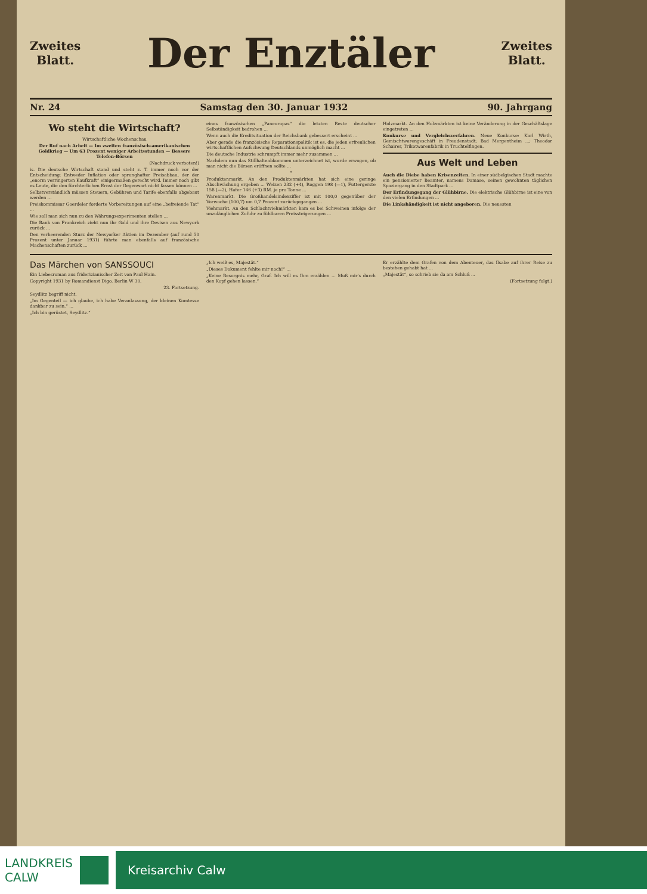Zweites
Blatt.
Der Enztäler
Zweites
Blatt.
Nr. 24 Samstag den 30. Januar 1932 90. Jahrgang
Wo steht die Wirtschaft?
Wirtschaftliche Wochenschau
Der Ruf nach Arbeit — Im zweiten französisch-amerikanischen Goldkrieg — Um 63 Prozent weniger Arbeitsstunden — Bessere Telefon-Börsen
(Nachdruck verboten!)
is. Die deutsche Wirtschaft stand und steht z. T. immer noch vor der Entscheidung: Entweder Inflation oder sprunghafter Preisabbau, der der „enorm verringerten Kaufkraft“ einigermaßen gerecht wird. Immer noch gibt es Leute, die den fürchterlichen Ernst der Gegenwart nicht fassen können ...
Selbstverständlich müssen Steuern, Gebühren und Tarife ebenfalls abgebaut werden ...
Preiskommissar Goerdeler forderte Vorbereitungen auf eine „befreiende Tat“ ...
Wie soll man sich nun zu den Währungsexperimenten stellen ...
Die Bank von Frankreich zieht nun ihr Gold und ihre Devisen aus Newyork zurück ...
Den verheerenden Sturz der Newyorker Aktien im Dezember (auf rund 50 Prozent unter Januar 1931) führte man ebenfalls auf französische Machenschaften zurück ...
eines französischen „Paneuropas“ die letzten Reste deutscher Selbständigkeit bedrohen ...
Wenn auch die Kreditsituation der Reichsbank gebessert erscheint ...
Aber gerade die französische Reparationspolitik ist es, die jeden erfreulichen wirtschaftlichen Aufschwung Deutschlands unmöglich macht ...
Die deutsche Industrie schrumpft immer mehr zusammen ...
Nachdem nun das Stillhalteabkommen unterzeichnet ist, wurde erwogen, ob man nicht die Börsen eröffnen sollte ...
*
Produktenmarkt. An den Produktenmärkten hat sich eine geringe Abschwächung ergeben ... Weizen 232 (+4), Roggen 198 (—1), Futtergerste 158 (—2), Hafer 146 (+3) RM. je pro Tonne ...
Warenmarkt. Die Großhandelsindexziffer ist mit 100,0 gegenüber der Vorwoche (100,7) um 0,7 Prozent zurückgegangen ...
Viehmarkt. An den Schlachtviehmärkten kam es bei Schweinen infolge der unzulänglichen Zufuhr zu fühlbaren Preissteigerungen ...
Holzmarkt. An den Holzmärkten ist keine Veränderung in der Geschäftslage eingetreten ...
Konkurse und Vergleichsverfahren. Neue Konkurse: Karl Wirth, Gemischtwarengeschäft in Freudenstadt; Bad Mergentheim ...; Theodor Schairer, Trikotwarenfabrik in Truchtelfingen.
Aus Welt und Leben
Auch die Diebe haben Krisenzeiten. In einer südbelgischen Stadt machte ein pensionierter Beamter, namens Damase, seinen gewohnten täglichen Spaziergang in den Stadtpark ...
Der Erfindungsgang der Glühbirne. Die elektrische Glühbirne ist eine von den vielen Erfindungen ...
Die Linkshändigkeit ist nicht angeboren. Die neuesten
Das Märchen von SANSSOUCI
Ein Liebesroman aus friderizianischer Zeit von Paul Hain.
Copyright 1931 by Romandienst Digo. Berlin W 30.
23. Fortsetzung.
Seydlitz begriff nicht.
„Im Gegenteil — ich glaube, ich habe Veranlassung, der kleinen Komtesse dankbar zu sein.“ ...
„Ich bin gerüstet, Seydlitz.“
„Ich weiß es, Majestät.“
„Dieses Dokument fehlte mir noch!“ ...
„Keine Besorgnis mehr, Graf. Ich will es Ihm erzählen ... Muß mir's durch den Kopf gehen lassen.“
Er erzählte dem Grafen von dem Abenteuer, das Ilsabe auf ihrer Reise zu bestehen gehabt hat ...
„Majestät“, so schrieb sie da am Schluß ...
(Fortsetzung folgt.)
LANDKREIS
CALW
Kreisarchiv Calw